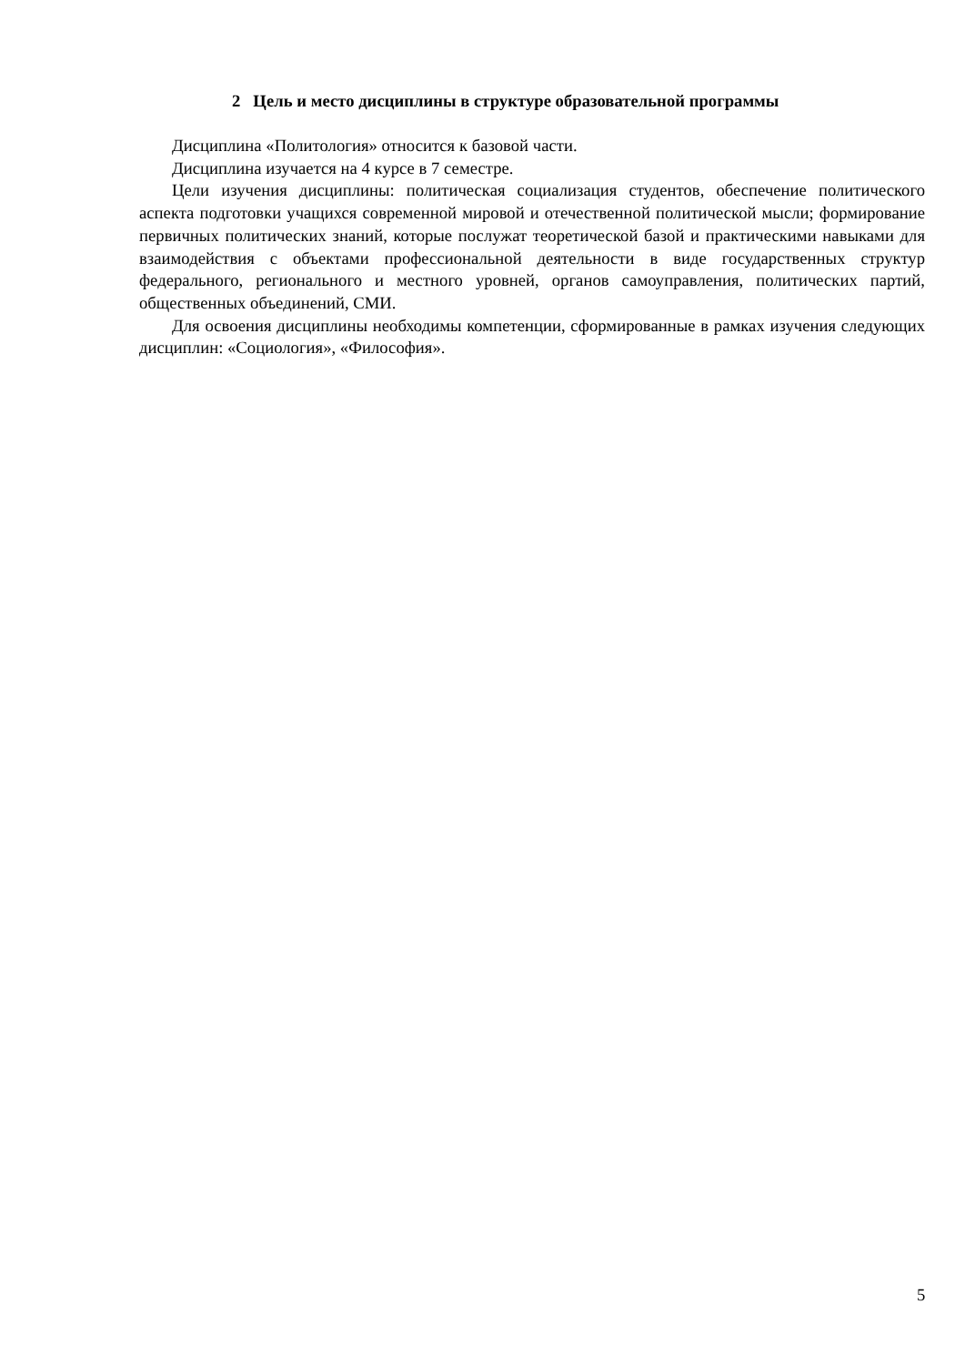2 Цель и место дисциплины в структуре образовательной программы
Дисциплина «Политология» относится к базовой части.
Дисциплина изучается на 4 курсе в 7 семестре.
Цели изучения дисциплины: политическая социализация студентов, обеспечение политического аспекта подготовки учащихся современной мировой и отечественной политической мысли; формирование первичных политических знаний, которые послужат теоретической базой и практическими навыками для взаимодействия с объектами профессиональной деятельности в виде государственных структур федерального, регионального и местного уровней, органов самоуправления, политических партий, общественных объединений, СМИ.
Для освоения дисциплины необходимы компетенции, сформированные в рамках изучения следующих дисциплин: «Социология», «Философия».
5